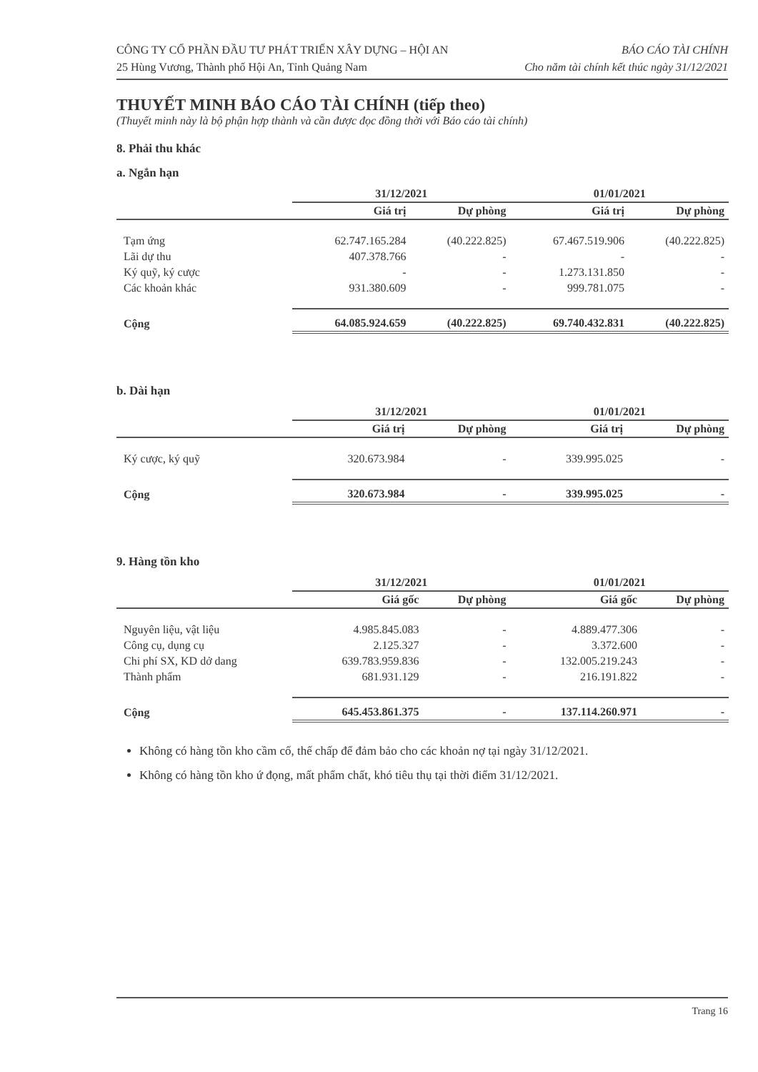CÔNG TY CỔ PHẦN ĐẦU TƯ PHÁT TRIỂN XÂY DỰNG – HỘI AN
25 Hùng Vương, Thành phố Hội An, Tỉnh Quảng Nam
BÁO CÁO TÀI CHÍNH
Cho năm tài chính kết thúc ngày 31/12/2021
THUYẾT MINH BÁO CÁO TÀI CHÍNH (tiếp theo)
(Thuyết minh này là bộ phận hợp thành và cần được đọc đồng thời với Báo cáo tài chính)
8. Phải thu khác
a. Ngắn hạn
| | 31/12/2021 | | 01/01/2021 | |
| --- | --- | --- | --- | --- |
| | Giá trị | Dự phòng | Giá trị | Dự phòng |
| Tạm ứng | 62.747.165.284 | (40.222.825) | 67.467.519.906 | (40.222.825) |
| Lãi dự thu | 407.378.766 | - | - | - |
| Ký quỹ, ký cược | - | - | 1.273.131.850 | - |
| Các khoản khác | 931.380.609 | - | 999.781.075 | - |
| Cộng | 64.085.924.659 | (40.222.825) | 69.740.432.831 | (40.222.825) |
b. Dài hạn
| | 31/12/2021 | | 01/01/2021 | |
| --- | --- | --- | --- | --- |
| | Giá trị | Dự phòng | Giá trị | Dự phòng |
| Ký cược, ký quỹ | 320.673.984 | - | 339.995.025 | - |
| Cộng | 320.673.984 | - | 339.995.025 | - |
9. Hàng tồn kho
| | 31/12/2021 | | 01/01/2021 | |
| --- | --- | --- | --- | --- |
| | Giá gốc | Dự phòng | Giá gốc | Dự phòng |
| Nguyên liệu, vật liệu | 4.985.845.083 | - | 4.889.477.306 | - |
| Công cụ, dụng cụ | 2.125.327 | - | 3.372.600 | - |
| Chi phí SX, KD dở dang | 639.783.959.836 | - | 132.005.219.243 | - |
| Thành phẩm | 681.931.129 | - | 216.191.822 | - |
| Cộng | 645.453.861.375 | - | 137.114.260.971 | - |
Không có hàng tồn kho cầm cố, thế chấp để đảm bảo cho các khoản nợ tại ngày 31/12/2021.
Không có hàng tồn kho ứ đọng, mất phẩm chất, khó tiêu thụ tại thời điểm 31/12/2021.
Trang 16